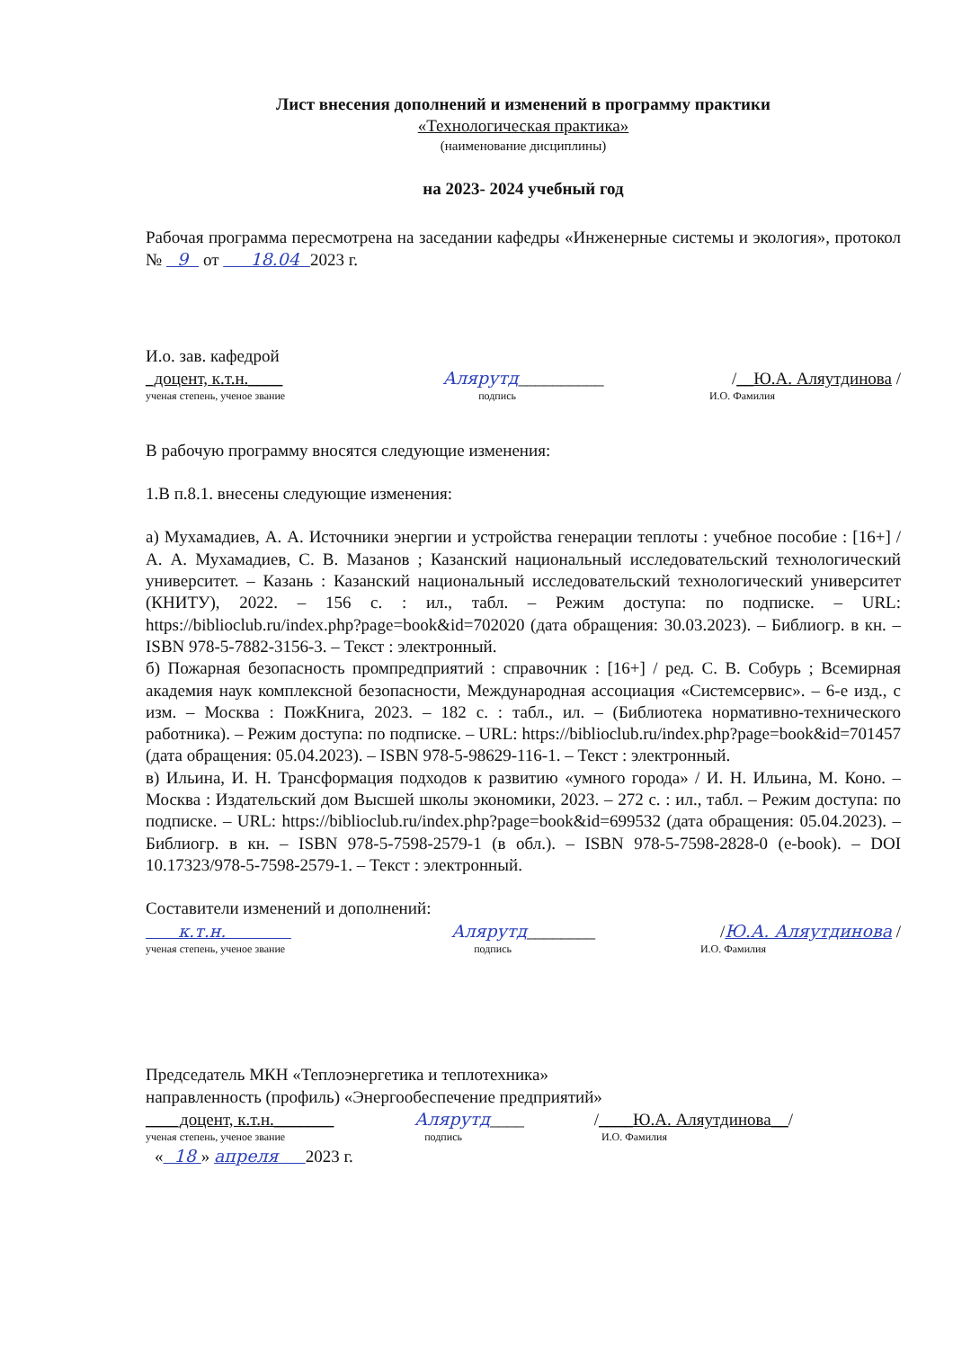Лист внесения дополнений и изменений в программу практики
«Технологическая практика»
(наименование дисциплины)
на 2023- 2024 учебный год
Рабочая программа пересмотрена на заседании кафедры «Инженерные системы и экология», протокол № 9 от 18.04 2023 г.
И.о. зав. кафедрой
_доцент, к.т.н.____
Алярутд__________
/__Ю.А. Аляутдинова /
ученая степень, ученое звание подпись И.О. Фамилия
В рабочую программу вносятся следующие изменения:
1.В п.8.1. внесены следующие изменения:
а) Мухамадиев, А. А. Источники энергии и устройства генерации теплоты : учебное пособие : [16+] / А. А. Мухамадиев, С. В. Мазанов ; Казанский национальный исследовательский технологический университет. – Казань : Казанский национальный исследовательский технологический университет (КНИТУ), 2022. – 156 с. : ил., табл. – Режим доступа: по подписке. – URL: https://biblioclub.ru/index.php?page=book&id=702020 (дата обращения: 30.03.2023). – Библиогр. в кн. – ISBN 978-5-7882-3156-3. – Текст : электронный.
б) Пожарная безопасность промпредприятий : справочник : [16+] / ред. С. В. Собурь ; Всемирная академия наук комплексной безопасности, Международная ассоциация «Системсервис». – 6-е изд., с изм. – Москва : ПожКнига, 2023. – 182 с. : табл., ил. – (Библиотека нормативно-технического работника). – Режим доступа: по подписке. – URL: https://biblioclub.ru/index.php?page=book&id=701457 (дата обращения: 05.04.2023). – ISBN 978-5-98629-116-1. – Текст : электронный.
в) Ильина, И. Н. Трансформация подходов к развитию «умного города» / И. Н. Ильина, М. Коно. – Москва : Издательский дом Высшей школы экономики, 2023. – 272 с. : ил., табл. – Режим доступа: по подписке. – URL: https://biblioclub.ru/index.php?page=book&id=699532 (дата обращения: 05.04.2023). – Библиогр. в кн. – ISBN 978-5-7598-2579-1 (в обл.). – ISBN 978-5-7598-2828-0 (e-book). – DOI 10.17323/978-5-7598-2579-1. – Текст : электронный.
Составители изменений и дополнений:
к.т.н.
Алярутд________
/Ю.А. Аляутдинова /
ученая степень, ученое звание подпись И.О. Фамилия
Председатель МКН «Теплоэнергетика и теплотехника»
направленность (профиль) «Энергообеспечение предприятий»
____доцент, к.т.н._______
Алярутд____
/____Ю.А. Аляутдинова__/
ученая степень, ученое звание подпись И.О. Фамилия
« 18 » апреля 2023 г.